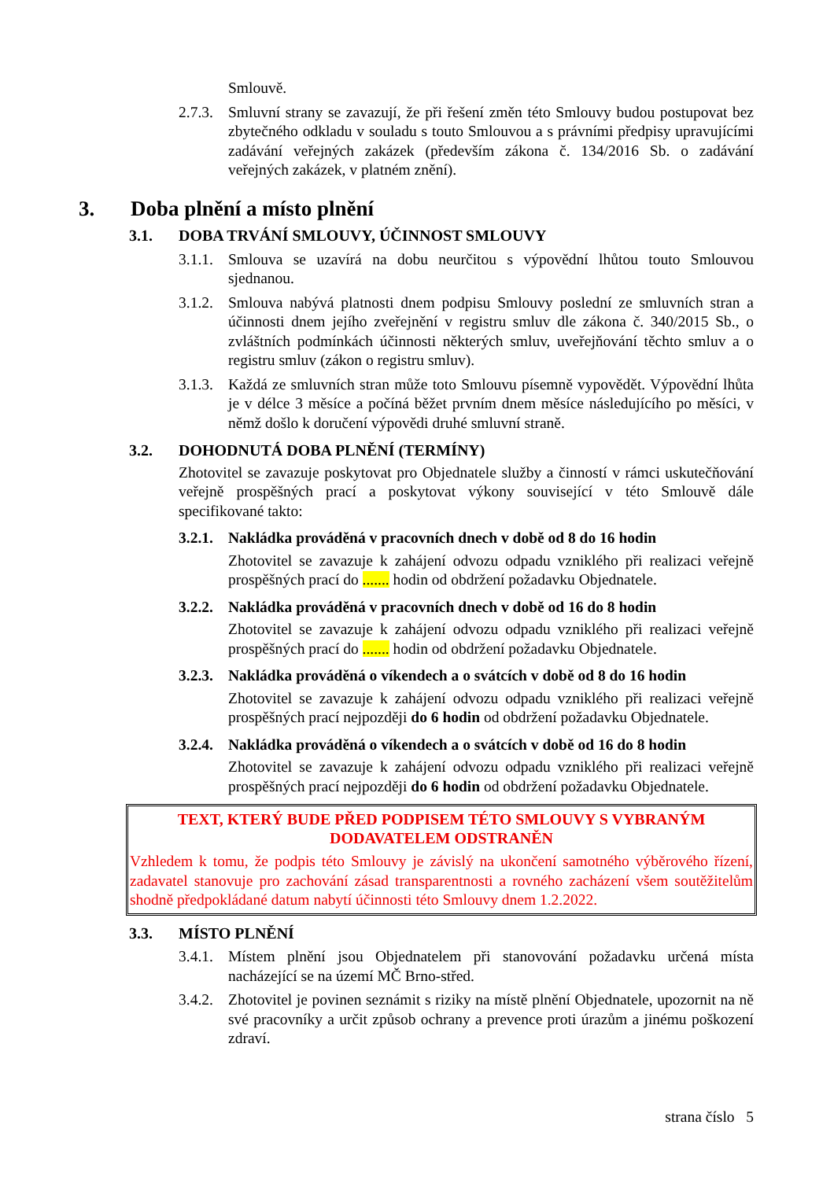Smlouvě.
2.7.3. Smluvní strany se zavazují, že při řešení změn této Smlouvy budou postupovat bez zbytečného odkladu v souladu s touto Smlouvou a s právními předpisy upravujícími zadávání veřejných zakázek (především zákona č. 134/2016 Sb. o zadávání veřejných zakázek, v platném znění).
3. Doba plnění a místo plnění
3.1. DOBA TRVÁNÍ SMLOUVY, ÚČINNOST SMLOUVY
3.1.1. Smlouva se uzavírá na dobu neurčitou s výpovědní lhůtou touto Smlouvou sjednanou.
3.1.2. Smlouva nabývá platnosti dnem podpisu Smlouvy poslední ze smluvních stran a účinnosti dnem jejího zveřejnění v registru smluv dle zákona č. 340/2015 Sb., o zvláštních podmínkách účinnosti některých smluv, uveřejňování těchto smluv a o registru smluv (zákon o registru smluv).
3.1.3. Každá ze smluvních stran může toto Smlouvu písemně vypovědět. Výpovědní lhůta je v délce 3 měsíce a počíná běžet prvním dnem měsíce následujícího po měsíci, v němž došlo k doručení výpovědi druhé smluvní straně.
3.2. DOHODNUTÁ DOBA PLNĚNÍ (TERMÍNY)
Zhotovitel se zavazuje poskytovat pro Objednatele služby a činností v rámci uskutečňování veřejně prospěšných prací a poskytovat výkony související v této Smlouvě dále specifikované takto:
3.2.1. Nakládka prováděná v pracovních dnech v době od 8 do 16 hodin
Zhotovitel se zavazuje k zahájení odvozu odpadu vzniklého při realizaci veřejně prospěšných prací do ....... hodin od obdržení požadavku Objednatele.
3.2.2. Nakládka prováděná v pracovních dnech v době od 16 do 8 hodin
Zhotovitel se zavazuje k zahájení odvozu odpadu vzniklého při realizaci veřejně prospěšných prací do ....... hodin od obdržení požadavku Objednatele.
3.2.3. Nakládka prováděná o víkendech a o svátcích v době od 8 do 16 hodin
Zhotovitel se zavazuje k zahájení odvozu odpadu vzniklého při realizaci veřejně prospěšných prací nejpozději do 6 hodin od obdržení požadavku Objednatele.
3.2.4. Nakládka prováděná o víkendech a o svátcích v době od 16 do 8 hodin
Zhotovitel se zavazuje k zahájení odvozu odpadu vzniklého při realizaci veřejně prospěšných prací nejpozději do 6 hodin od obdržení požadavku Objednatele.
TEXT, KTERÝ BUDE PŘED PODPISEM TÉTO SMLOUVY S VYBRANÝM DODAVATELEM ODSTRANĚN
Vzhledem k tomu, že podpis této Smlouvy je závislý na ukončení samotného výběrového řízení, zadavatel stanovuje pro zachování zásad transparentnosti a rovného zacházení všem soutěžitelům shodně předpokládané datum nabytí účinnosti této Smlouvy dnem 1.2.2022.
3.3. MÍSTO PLNĚNÍ
3.4.1. Místem plnění jsou Objednatelem při stanovování požadavku určená místa nacházející se na území MČ Brno-střed.
3.4.2. Zhotovitel je povinen seznámit s riziky na místě plnění Objednatele, upozornit na ně své pracovníky a určit způsob ochrany a prevence proti úrazům a jinému poškození zdraví.
strana číslo 5